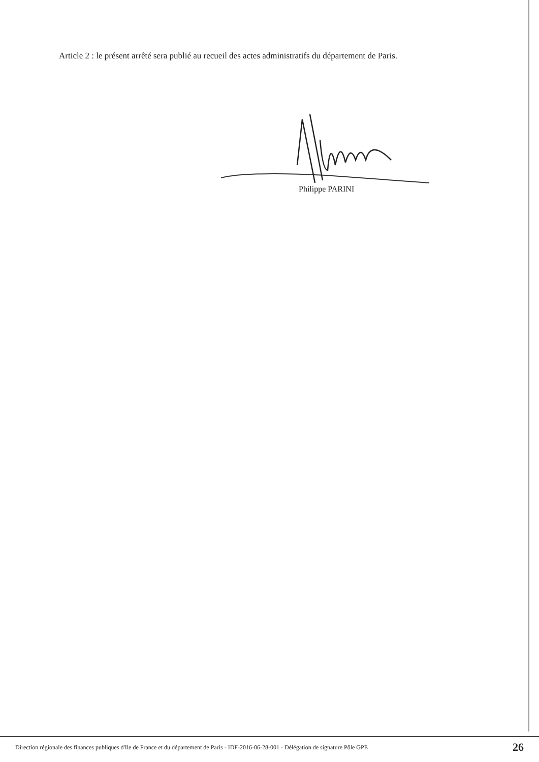Article 2 : le présent arrêté sera publié au recueil des actes administratifs du département de Paris.
Philippe PARINI
Direction régionale des finances publiques d'Ile de France et du département de Paris - IDF-2016-06-28-001 - Délégation de signature Pôle GPE 26